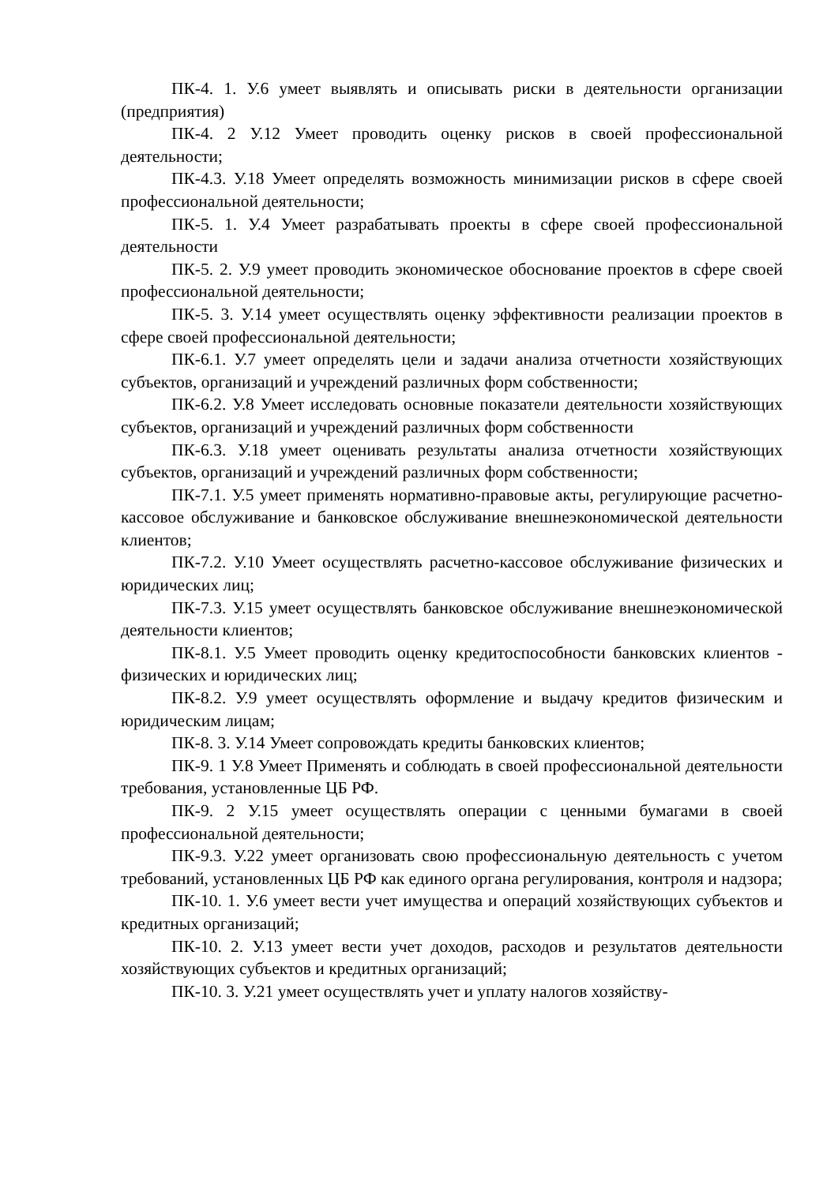ПК-4. 1. У.6 умеет выявлять и описывать риски в деятельности организации (предприятия)
ПК-4. 2 У.12 Умеет проводить оценку рисков в своей профессиональной деятельности;
ПК-4.3. У.18 Умеет определять возможность минимизации рисков в сфере своей профессиональной деятельности;
ПК-5. 1. У.4 Умеет разрабатывать проекты в сфере своей профессиональной деятельности
ПК-5. 2. У.9 умеет проводить экономическое обоснование проектов в сфере своей профессиональной деятельности;
ПК-5. 3. У.14 умеет осуществлять оценку эффективности реализации проектов в сфере своей профессиональной деятельности;
ПК-6.1. У.7 умеет определять цели и задачи анализа отчетности хозяйствующих субъектов, организаций и учреждений различных форм собственности;
ПК-6.2. У.8 Умеет исследовать основные показатели деятельности хозяйствующих субъектов, организаций и учреждений различных форм собственности
ПК-6.3. У.18 умеет оценивать результаты анализа отчетности хозяйствующих субъектов, организаций и учреждений различных форм собственности;
ПК-7.1. У.5 умеет применять нормативно-правовые акты, регулирующие расчетно-кассовое обслуживание и банковское обслуживание внешнеэкономической деятельности клиентов;
ПК-7.2. У.10 Умеет осуществлять расчетно-кассовое обслуживание физических и юридических лиц;
ПК-7.3. У.15 умеет осуществлять банковское обслуживание внешнеэкономической деятельности клиентов;
ПК-8.1. У.5 Умеет проводить оценку кредитоспособности банковских клиентов - физических и юридических лиц;
ПК-8.2. У.9 умеет осуществлять оформление и выдачу кредитов физическим и юридическим лицам;
ПК-8. 3. У.14 Умеет сопровождать кредиты банковских клиентов;
ПК-9. 1 У.8 Умеет Применять и соблюдать в своей профессиональной деятельности требования, установленные ЦБ РФ.
ПК-9. 2 У.15 умеет осуществлять операции с ценными бумагами в своей профессиональной деятельности;
ПК-9.3. У.22 умеет организовать свою профессиональную деятельность с учетом требований, установленных ЦБ РФ как единого органа регулирования, контроля и надзора;
ПК-10. 1. У.6 умеет вести учет имущества и операций хозяйствующих субъектов и кредитных организаций;
ПК-10. 2. У.13 умеет вести учет доходов, расходов и результатов деятельности хозяйствующих субъектов и кредитных организаций;
ПК-10. 3. У.21 умеет осуществлять учет и уплату налогов хозяйству-